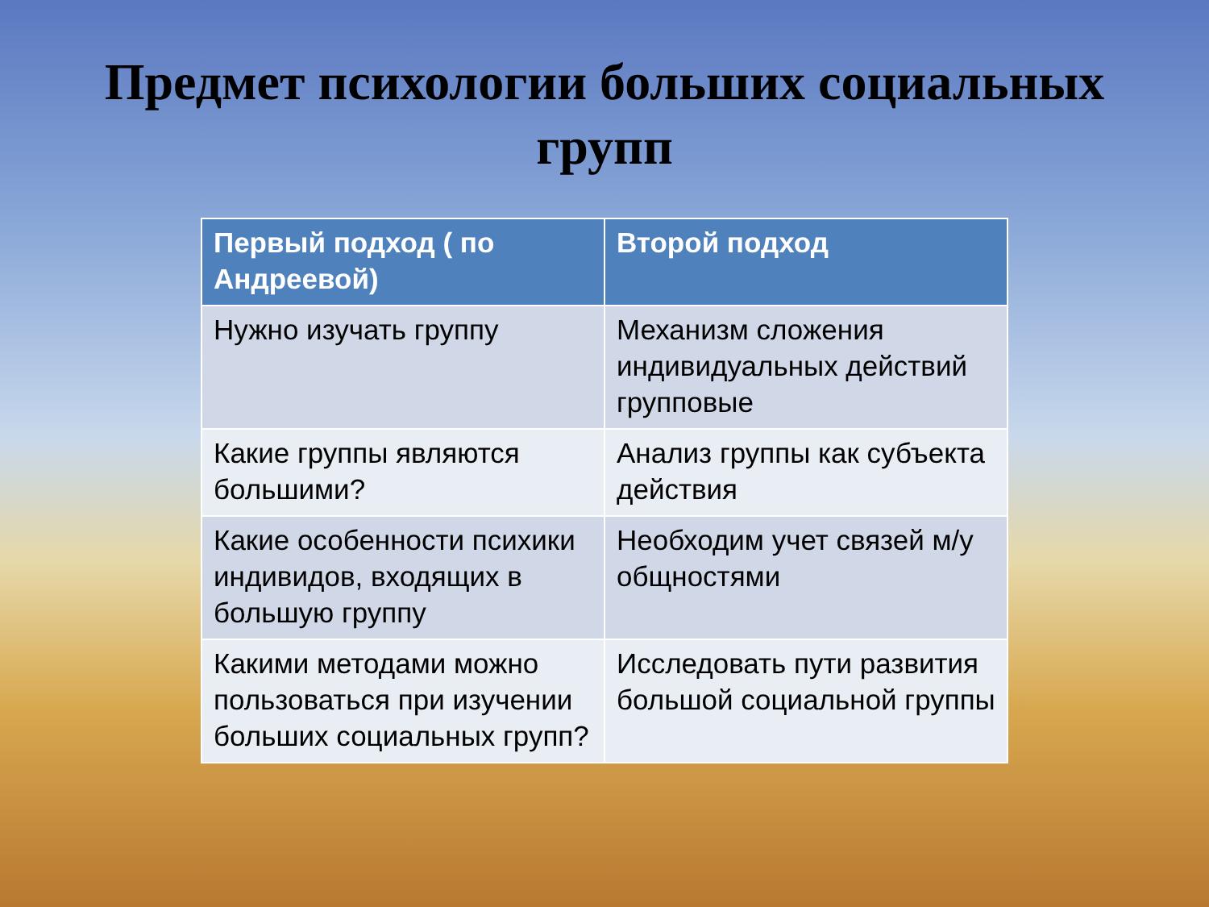Предмет психологии больших социальных групп
| Первый подход ( по Андреевой) | Второй подход |
| --- | --- |
| Нужно изучать группу | Механизм сложения индивидуальных действий групповые |
| Какие группы являются большими? | Анализ группы как субъекта действия |
| Какие особенности психики индивидов, входящих в большую группу | Необходим учет связей м/у общностями |
| Какими методами можно пользоваться при изучении больших социальных групп? | Исследовать пути развития большой социальной группы |